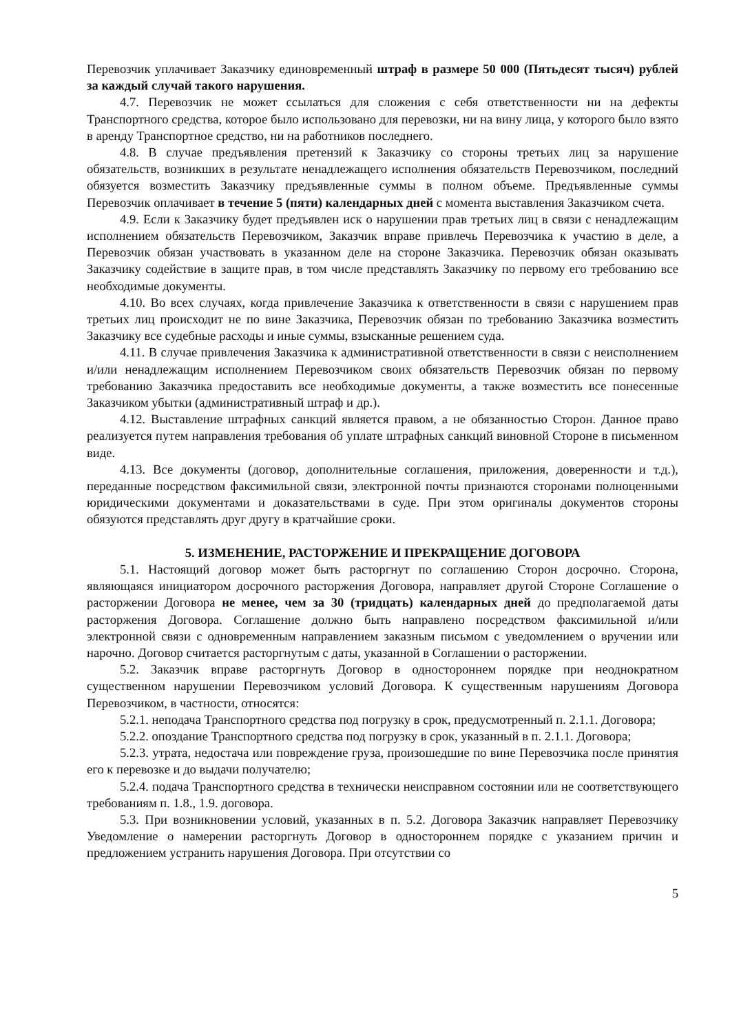Перевозчик уплачивает Заказчику единовременный штраф в размере 50 000 (Пятьдесят тысяч) рублей за каждый случай такого нарушения.
4.7. Перевозчик не может ссылаться для сложения с себя ответственности ни на дефекты Транспортного средства, которое было использовано для перевозки, ни на вину лица, у которого было взято в аренду Транспортное средство, ни на работников последнего.
4.8. В случае предъявления претензий к Заказчику со стороны третьих лиц за нарушение обязательств, возникших в результате ненадлежащего исполнения обязательств Перевозчиком, последний обязуется возместить Заказчику предъявленные суммы в полном объеме. Предъявленные суммы Перевозчик оплачивает в течение 5 (пяти) календарных дней с момента выставления Заказчиком счета.
4.9. Если к Заказчику будет предъявлен иск о нарушении прав третьих лиц в связи с ненадлежащим исполнением обязательств Перевозчиком, Заказчик вправе привлечь Перевозчика к участию в деле, а Перевозчик обязан участвовать в указанном деле на стороне Заказчика. Перевозчик обязан оказывать Заказчику содействие в защите прав, в том числе представлять Заказчику по первому его требованию все необходимые документы.
4.10. Во всех случаях, когда привлечение Заказчика к ответственности в связи с нарушением прав третьих лиц происходит не по вине Заказчика, Перевозчик обязан по требованию Заказчика возместить Заказчику все судебные расходы и иные суммы, взысканные решением суда.
4.11. В случае привлечения Заказчика к административной ответственности в связи с неисполнением и/или ненадлежащим исполнением Перевозчиком своих обязательств Перевозчик обязан по первому требованию Заказчика предоставить все необходимые документы, а также возместить все понесенные Заказчиком убытки (административный штраф и др.).
4.12. Выставление штрафных санкций является правом, а не обязанностью Сторон. Данное право реализуется путем направления требования об уплате штрафных санкций виновной Стороне в письменном виде.
4.13. Все документы (договор, дополнительные соглашения, приложения, доверенности и т.д.), переданные посредством факсимильной связи, электронной почты признаются сторонами полноценными юридическими документами и доказательствами в суде. При этом оригиналы документов стороны обязуются представлять друг другу в кратчайшие сроки.
5. ИЗМЕНЕНИЕ, РАСТОРЖЕНИЕ И ПРЕКРАЩЕНИЕ ДОГОВОРА
5.1. Настоящий договор может быть расторгнут по соглашению Сторон досрочно. Сторона, являющаяся инициатором досрочного расторжения Договора, направляет другой Стороне Соглашение о расторжении Договора не менее, чем за 30 (тридцать) календарных дней до предполагаемой даты расторжения Договора. Соглашение должно быть направлено посредством факсимильной и/или электронной связи с одновременным направлением заказным письмом с уведомлением о вручении или нарочно. Договор считается расторгнутым с даты, указанной в Соглашении о расторжении.
5.2. Заказчик вправе расторгнуть Договор в одностороннем порядке при неоднократном существенном нарушении Перевозчиком условий Договора. К существенным нарушениям Договора Перевозчиком, в частности, относятся:
5.2.1. неподача Транспортного средства под погрузку в срок, предусмотренный п. 2.1.1. Договора;
5.2.2. опоздание Транспортного средства под погрузку в срок, указанный в п. 2.1.1. Договора;
5.2.3. утрата, недостача или повреждение груза, произошедшие по вине Перевозчика после принятия его к перевозке и до выдачи получателю;
5.2.4. подача Транспортного средства в технически неисправном состоянии или не соответствующего требованиям п. 1.8., 1.9. договора.
5.3. При возникновении условий, указанных в п. 5.2. Договора Заказчик направляет Перевозчику Уведомление о намерении расторгнуть Договор в одностороннем порядке с указанием причин и предложением устранить нарушения Договора. При отсутствии со
5